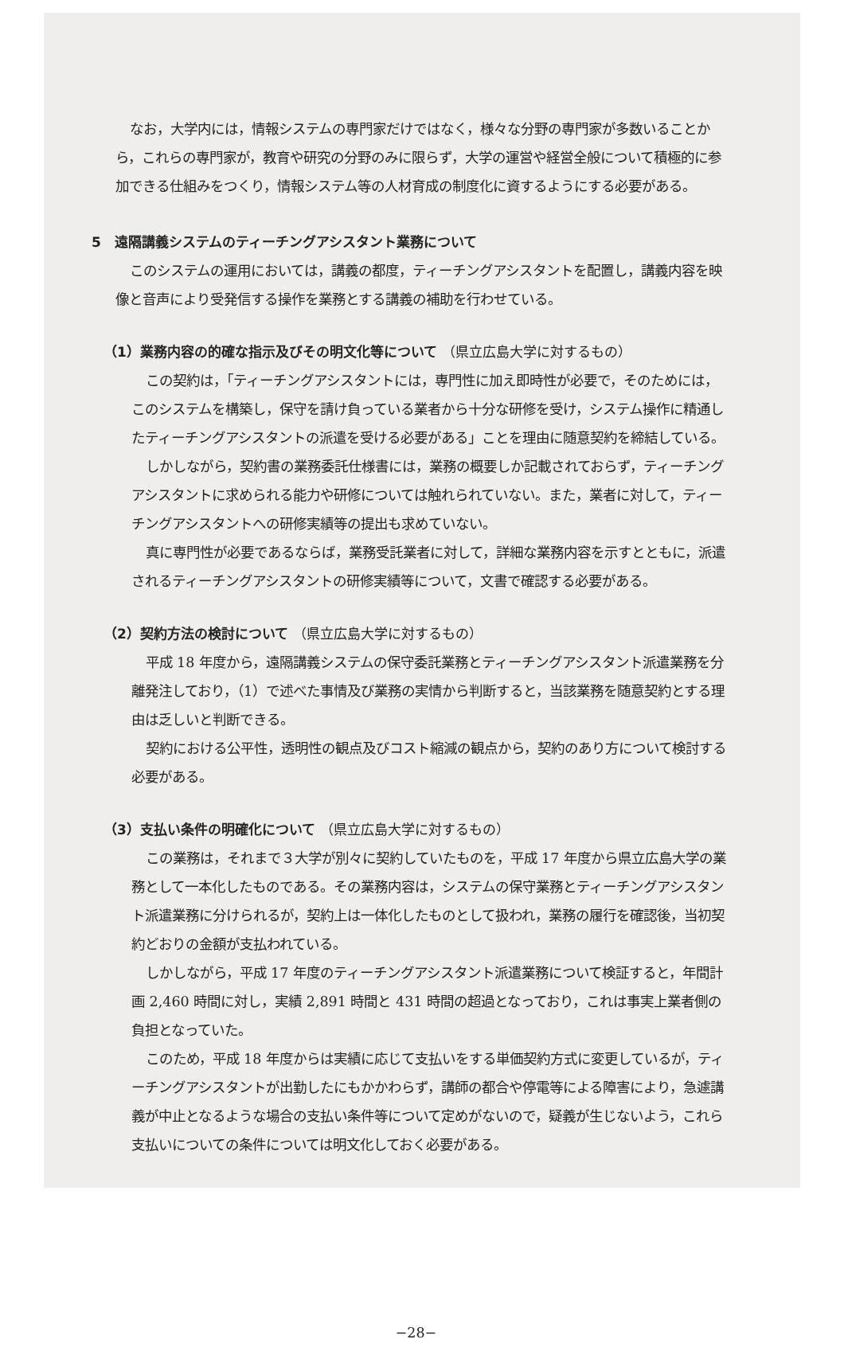なお，大学内には，情報システムの専門家だけではなく，様々な分野の専門家が多数いることから，これらの専門家が，教育や研究の分野のみに限らず，大学の運営や経営全般について積極的に参加できる仕組みをつくり，情報システム等の人材育成の制度化に資するようにする必要がある。
5　遠隔講義システムのティーチングアシスタント業務について
このシステムの運用においては，講義の都度，ティーチングアシスタントを配置し，講義内容を映像と音声により受発信する操作を業務とする講義の補助を行わせている。
（1）業務内容の的確な指示及びその明文化等について （県立広島大学に対するもの）
この契約は，「ティーチングアシスタントには，専門性に加え即時性が必要で，そのためには，このシステムを構築し，保守を請け負っている業者から十分な研修を受け，システム操作に精通したティーチングアシスタントの派遣を受ける必要がある」ことを理由に随意契約を締結している。
しかしながら，契約書の業務委託仕様書には，業務の概要しか記載されておらず，ティーチングアシスタントに求められる能力や研修については触れられていない。また，業者に対して，ティーチングアシスタントへの研修実績等の提出も求めていない。
真に専門性が必要であるならば，業務受託業者に対して，詳細な業務内容を示すとともに，派遣されるティーチングアシスタントの研修実績等について，文書で確認する必要がある。
（2）契約方法の検討について （県立広島大学に対するもの）
平成 18 年度から，遠隔講義システムの保守委託業務とティーチングアシスタント派遣業務を分離発注しており，（1）で述べた事情及び業務の実情から判断すると，当該業務を随意契約とする理由は乏しいと判断できる。
契約における公平性，透明性の観点及びコスト縮減の観点から，契約のあり方について検討する必要がある。
（3）支払い条件の明確化について （県立広島大学に対するもの）
この業務は，それまで３大学が別々に契約していたものを，平成 17 年度から県立広島大学の業務として一本化したものである。その業務内容は，システムの保守業務とティーチングアシスタント派遣業務に分けられるが，契約上は一体化したものとして扱われ，業務の履行を確認後，当初契約どおりの金額が支払われている。
しかしながら，平成 17 年度のティーチングアシスタント派遣業務について検証すると，年間計画 2,460 時間に対し，実績 2,891 時間と 431 時間の超過となっており，これは事実上業者側の負担となっていた。
このため，平成 18 年度からは実績に応じて支払いをする単価契約方式に変更しているが，ティーチングアシスタントが出勤したにもかかわらず，講師の都合や停電等による障害により，急遽講義が中止となるような場合の支払い条件等について定めがないので，疑義が生じないよう，これら支払いについての条件については明文化しておく必要がある。
−28−